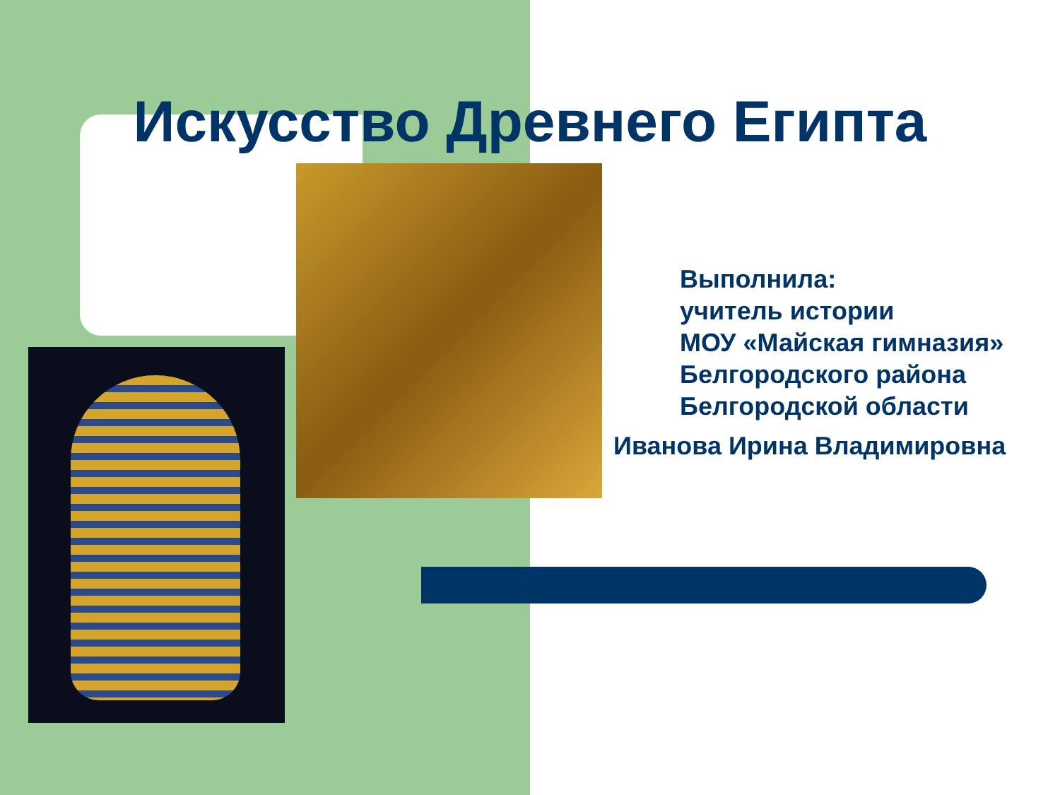Искусство Древнего Египта
Выполнила:
учитель истории
МОУ «Майская гимназия»
Белгородского района
Белгородской области
Иванова Ирина Владимировна